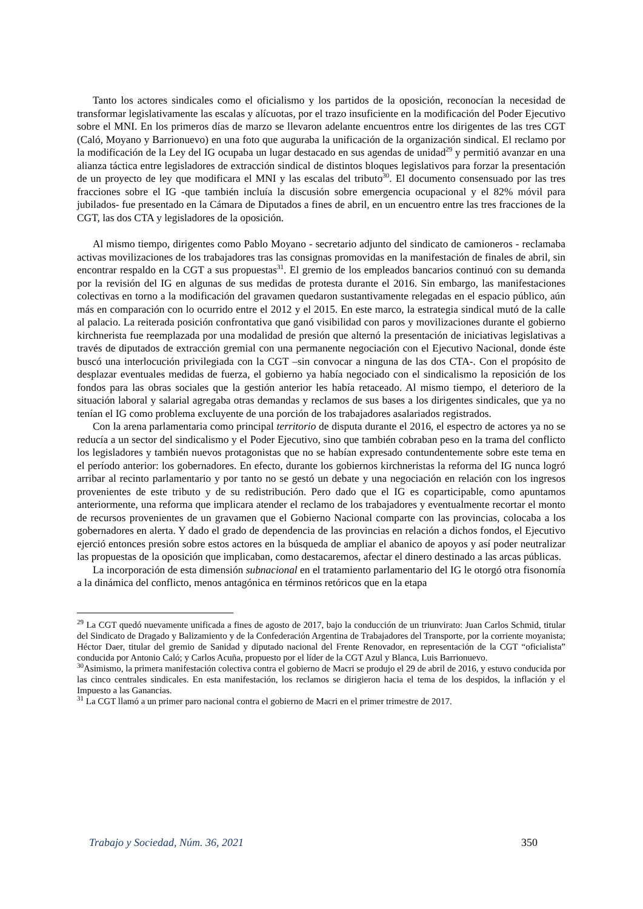Tanto los actores sindicales como el oficialismo y los partidos de la oposición, reconocían la necesidad de transformar legislativamente las escalas y alícuotas, por el trazo insuficiente en la modificación del Poder Ejecutivo sobre el MNI. En los primeros días de marzo se llevaron adelante encuentros entre los dirigentes de las tres CGT (Caló, Moyano y Barrionuevo) en una foto que auguraba la unificación de la organización sindical. El reclamo por la modificación de la Ley del IG ocupaba un lugar destacado en sus agendas de unidad<sup>29</sup> y permitió avanzar en una alianza táctica entre legisladores de extracción sindical de distintos bloques legislativos para forzar la presentación de un proyecto de ley que modificara el MNI y las escalas del tributo<sup>30</sup>. El documento consensuado por las tres fracciones sobre el IG -que también incluía la discusión sobre emergencia ocupacional y el 82% móvil para jubilados- fue presentado en la Cámara de Diputados a fines de abril, en un encuentro entre las tres fracciones de la CGT, las dos CTA y legisladores de la oposición.
Al mismo tiempo, dirigentes como Pablo Moyano - secretario adjunto del sindicato de camioneros - reclamaba activas movilizaciones de los trabajadores tras las consignas promovidas en la manifestación de finales de abril, sin encontrar respaldo en la CGT a sus propuestas<sup>31</sup>. El gremio de los empleados bancarios continuó con su demanda por la revisión del IG en algunas de sus medidas de protesta durante el 2016. Sin embargo, las manifestaciones colectivas en torno a la modificación del gravamen quedaron sustantivamente relegadas en el espacio público, aún más en comparación con lo ocurrido entre el 2012 y el 2015. En este marco, la estrategia sindical mutó de la calle al palacio. La reiterada posición confrontativa que ganó visibilidad con paros y movilizaciones durante el gobierno kirchnerista fue reemplazada por una modalidad de presión que alternó la presentación de iniciativas legislativas a través de diputados de extracción gremial con una permanente negociación con el Ejecutivo Nacional, donde éste buscó una interlocución privilegiada con la CGT –sin convocar a ninguna de las dos CTA-. Con el propósito de desplazar eventuales medidas de fuerza, el gobierno ya había negociado con el sindicalismo la reposición de los fondos para las obras sociales que la gestión anterior les había retaceado. Al mismo tiempo, el deterioro de la situación laboral y salarial agregaba otras demandas y reclamos de sus bases a los dirigentes sindicales, que ya no tenían el IG como problema excluyente de una porción de los trabajadores asalariados registrados.
Con la arena parlamentaria como principal territorio de disputa durante el 2016, el espectro de actores ya no se reducía a un sector del sindicalismo y el Poder Ejecutivo, sino que también cobraban peso en la trama del conflicto los legisladores y también nuevos protagonistas que no se habían expresado contundentemente sobre este tema en el período anterior: los gobernadores. En efecto, durante los gobiernos kirchneristas la reforma del IG nunca logró arribar al recinto parlamentario y por tanto no se gestó un debate y una negociación en relación con los ingresos provenientes de este tributo y de su redistribución. Pero dado que el IG es coparticipable, como apuntamos anteriormente, una reforma que implicara atender el reclamo de los trabajadores y eventualmente recortar el monto de recursos provenientes de un gravamen que el Gobierno Nacional comparte con las provincias, colocaba a los gobernadores en alerta. Y dado el grado de dependencia de las provincias en relación a dichos fondos, el Ejecutivo ejerció entonces presión sobre estos actores en la búsqueda de ampliar el abanico de apoyos y así poder neutralizar las propuestas de la oposición que implicaban, como destacaremos, afectar el dinero destinado a las arcas públicas.
La incorporación de esta dimensión subnacional en el tratamiento parlamentario del IG le otorgó otra fisonomía a la dinámica del conflicto, menos antagónica en términos retóricos que en la etapa
<sup>29</sup> La CGT quedó nuevamente unificada a fines de agosto de 2017, bajo la conducción de un triunvirato: Juan Carlos Schmid, titular del Sindicato de Dragado y Balizamiento y de la Confederación Argentina de Trabajadores del Transporte, por la corriente moyanista; Héctor Daer, titular del gremio de Sanidad y diputado nacional del Frente Renovador, en representación de la CGT “oficialista” conducida por Antonio Caló; y Carlos Acuña, propuesto por el líder de la CGT Azul y Blanca, Luis Barrionuevo.
<sup>30</sup> Asimismo, la primera manifestación colectiva contra el gobierno de Macri se produjo el 29 de abril de 2016, y estuvo conducida por las cinco centrales sindicales. En esta manifestación, los reclamos se dirigieron hacia el tema de los despidos, la inflación y el Impuesto a las Ganancias.
<sup>31</sup> La CGT llamó a un primer paro nacional contra el gobierno de Macri en el primer trimestre de 2017.
Trabajo y Sociedad, Núm. 36, 2021 350